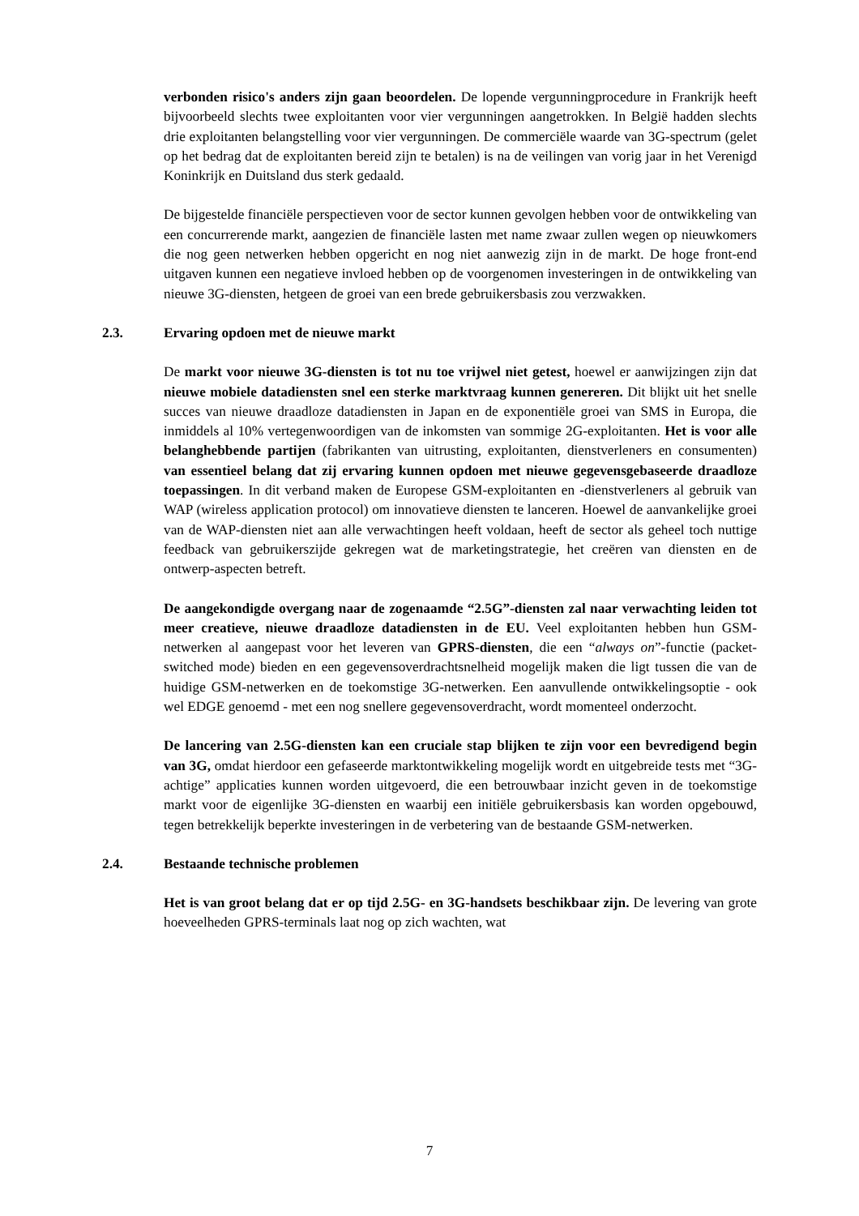verbonden risico's anders zijn gaan beoordelen. De lopende vergunningprocedure in Frankrijk heeft bijvoorbeeld slechts twee exploitanten voor vier vergunningen aangetrokken. In België hadden slechts drie exploitanten belangstelling voor vier vergunningen. De commerciële waarde van 3G-spectrum (gelet op het bedrag dat de exploitanten bereid zijn te betalen) is na de veilingen van vorig jaar in het Verenigd Koninkrijk en Duitsland dus sterk gedaald.
De bijgestelde financiële perspectieven voor de sector kunnen gevolgen hebben voor de ontwikkeling van een concurrerende markt, aangezien de financiële lasten met name zwaar zullen wegen op nieuwkomers die nog geen netwerken hebben opgericht en nog niet aanwezig zijn in de markt. De hoge front-end uitgaven kunnen een negatieve invloed hebben op de voorgenomen investeringen in de ontwikkeling van nieuwe 3G-diensten, hetgeen de groei van een brede gebruikersbasis zou verzwakken.
2.3. Ervaring opdoen met de nieuwe markt
De markt voor nieuwe 3G-diensten is tot nu toe vrijwel niet getest, hoewel er aanwijzingen zijn dat nieuwe mobiele datadiensten snel een sterke marktvraag kunnen genereren. Dit blijkt uit het snelle succes van nieuwe draadloze datadiensten in Japan en de exponentiële groei van SMS in Europa, die inmiddels al 10% vertegenwoordigen van de inkomsten van sommige 2G-exploitanten. Het is voor alle belanghebbende partijen (fabrikanten van uitrusting, exploitanten, dienstverleners en consumenten) van essentieel belang dat zij ervaring kunnen opdoen met nieuwe gegevensgebaseerde draadloze toepassingen. In dit verband maken de Europese GSM-exploitanten en -dienstverleners al gebruik van WAP (wireless application protocol) om innovatieve diensten te lanceren. Hoewel de aanvankelijke groei van de WAP-diensten niet aan alle verwachtingen heeft voldaan, heeft de sector als geheel toch nuttige feedback van gebruikerszijde gekregen wat de marketingstrategie, het creëren van diensten en de ontwerp-aspecten betreft.
De aangekondigde overgang naar de zogenaamde “2.5G”-diensten zal naar verwachting leiden tot meer creatieve, nieuwe draadloze datadiensten in de EU. Veel exploitanten hebben hun GSM-netwerken al aangepast voor het leveren van GPRS-diensten, die een “always on”-functie (packet-switched mode) bieden en een gegevensoverdrachtsnelheid mogelijk maken die ligt tussen die van de huidige GSM-netwerken en de toekomstige 3G-netwerken. Een aanvullende ontwikkelingsoptie - ook wel EDGE genoemd - met een nog snellere gegevensoverdracht, wordt momenteel onderzocht.
De lancering van 2.5G-diensten kan een cruciale stap blijken te zijn voor een bevredigend begin van 3G, omdat hierdoor een gefaseerde marktontwikkeling mogelijk wordt en uitgebreide tests met “3G-achtige” applicaties kunnen worden uitgevoerd, die een betrouwbaar inzicht geven in de toekomstige markt voor de eigenlijke 3G-diensten en waarbij een initiële gebruikersbasis kan worden opgebouwd, tegen betrekkelijk beperkte investeringen in de verbetering van de bestaande GSM-netwerken.
2.4. Bestaande technische problemen
Het is van groot belang dat er op tijd 2.5G- en 3G-handsets beschikbaar zijn. De levering van grote hoeveelheden GPRS-terminals laat nog op zich wachten, wat
7